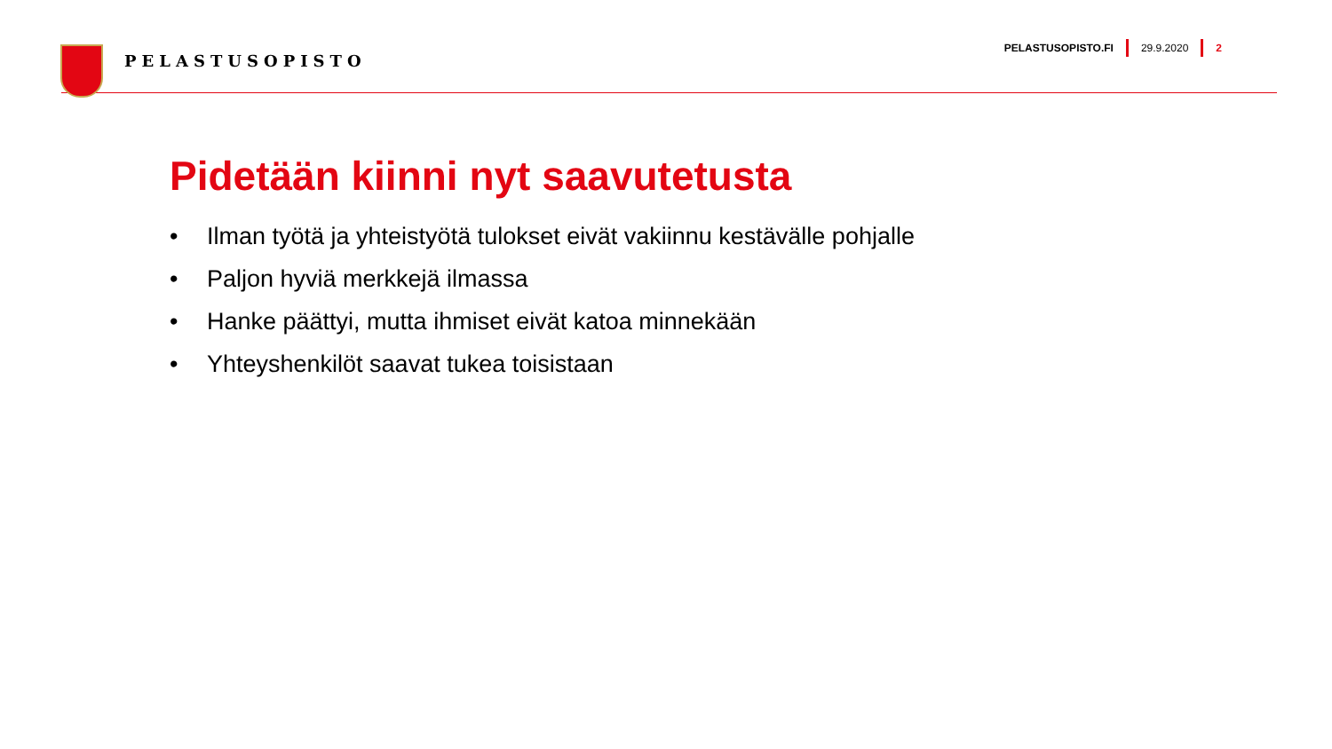PELASTUSOPISTO
PELASTUSOPISTO.FI 29.9.2020 2
Pidetään kiinni nyt saavutetusta
• Ilman työtä ja yhteistyötä tulokset eivät vakiinnu kestävälle pohjalle
• Paljon hyviä merkkejä ilmassa
• Hanke päättyi, mutta ihmiset eivät katoa minnekään
• Yhteyshenkilöt saavat tukea toisistaan